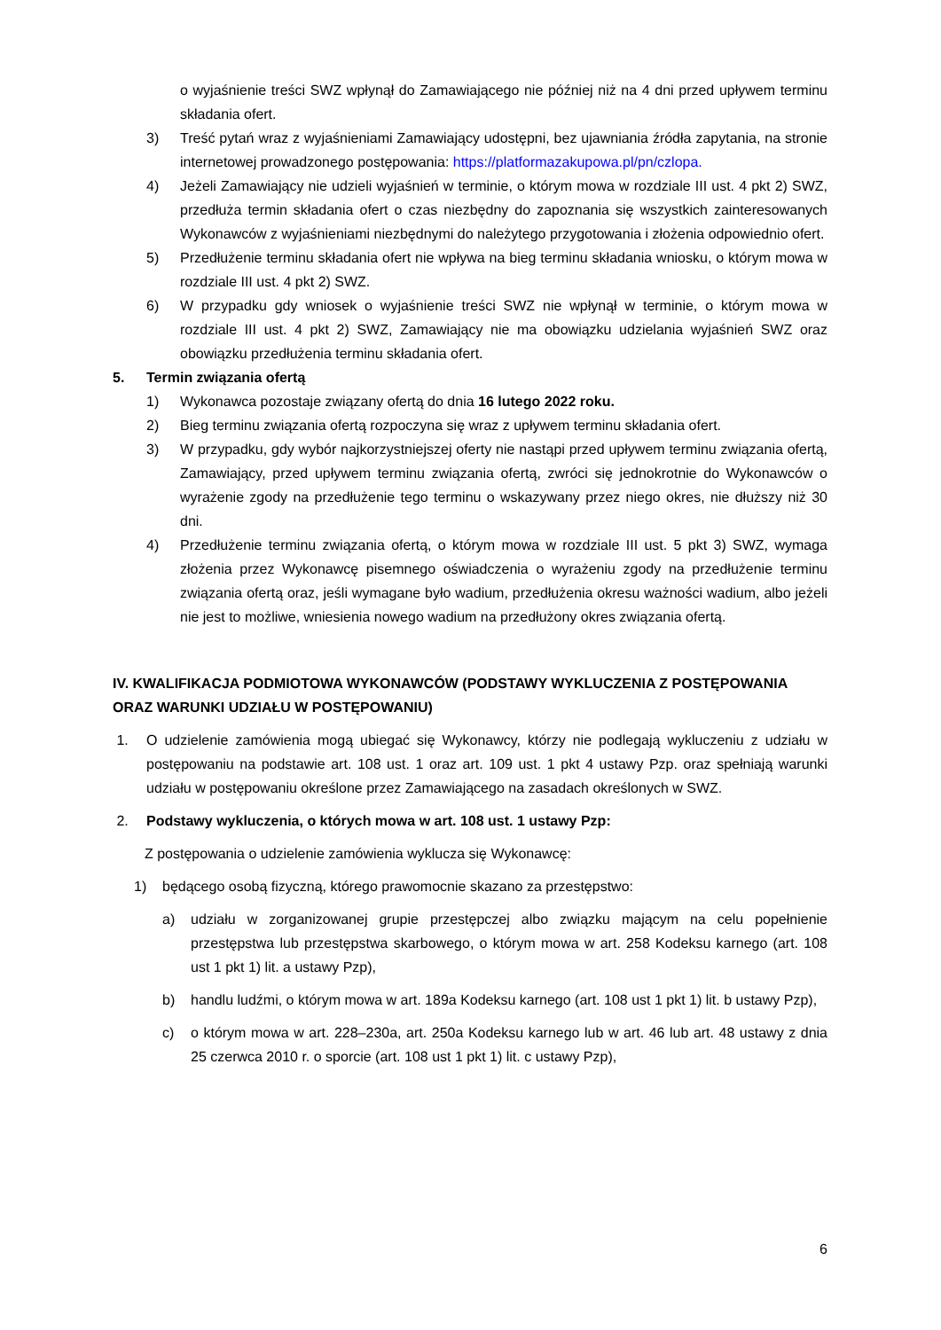o wyjaśnienie treści SWZ wpłynął do Zamawiającego nie później niż na 4 dni przed upływem terminu składania ofert.
3) Treść pytań wraz z wyjaśnieniami Zamawiający udostępni, bez ujawniania źródła zapytania, na stronie internetowej prowadzonego postępowania: https://platformazakupowa.pl/pn/czlopa.
4) Jeżeli Zamawiający nie udzieli wyjaśnień w terminie, o którym mowa w rozdziale III ust. 4 pkt 2) SWZ, przedłuża termin składania ofert o czas niezbędny do zapoznania się wszystkich zainteresowanych Wykonawców z wyjaśnieniami niezbędnymi do należytego przygotowania i złożenia odpowiednio ofert.
5) Przedłużenie terminu składania ofert nie wpływa na bieg terminu składania wniosku, o którym mowa w rozdziale III ust. 4 pkt 2) SWZ.
6) W przypadku gdy wniosek o wyjaśnienie treści SWZ nie wpłynął w terminie, o którym mowa w rozdziale III ust. 4 pkt 2) SWZ, Zamawiający nie ma obowiązku udzielania wyjaśnień SWZ oraz obowiązku przedłużenia terminu składania ofert.
5. Termin związania ofertą
1) Wykonawca pozostaje związany ofertą do dnia 16 lutego 2022 roku.
2) Bieg terminu związania ofertą rozpoczyna się wraz z upływem terminu składania ofert.
3) W przypadku, gdy wybór najkorzystniejszej oferty nie nastąpi przed upływem terminu związania ofertą, Zamawiający, przed upływem terminu związania ofertą, zwróci się jednokrotnie do Wykonawców o wyrażenie zgody na przedłużenie tego terminu o wskazywany przez niego okres, nie dłuższy niż 30 dni.
4) Przedłużenie terminu związania ofertą, o którym mowa w rozdziale III ust. 5 pkt 3) SWZ, wymaga złożenia przez Wykonawcę pisemnego oświadczenia o wyrażeniu zgody na przedłużenie terminu związania ofertą oraz, jeśli wymagane było wadium, przedłużenia okresu ważności wadium, albo jeżeli nie jest to możliwe, wniesienia nowego wadium na przedłużony okres związania ofertą.
IV. KWALIFIKACJA PODMIOTOWA WYKONAWCÓW (PODSTAWY WYKLUCZENIA Z POSTĘPOWANIA ORAZ WARUNKI UDZIAŁU W POSTĘPOWANIU)
1. O udzielenie zamówienia mogą ubiegać się Wykonawcy, którzy nie podlegają wykluczeniu z udziału w postępowaniu na podstawie art. 108 ust. 1 oraz art. 109 ust. 1 pkt 4 ustawy Pzp. oraz spełniają warunki udziału w postępowaniu określone przez Zamawiającego na zasadach określonych w SWZ.
2. Podstawy wykluczenia, o których mowa w art. 108 ust. 1 ustawy Pzp:
Z postępowania o udzielenie zamówienia wyklucza się Wykonawcę:
1) będącego osobą fizyczną, którego prawomocnie skazano za przestępstwo:
a) udziału w zorganizowanej grupie przestępczej albo związku mającym na celu popełnienie przestępstwa lub przestępstwa skarbowego, o którym mowa w art. 258 Kodeksu karnego (art. 108 ust 1 pkt 1) lit. a ustawy Pzp),
b) handlu ludźmi, o którym mowa w art. 189a Kodeksu karnego (art. 108 ust 1 pkt 1) lit. b ustawy Pzp),
c) o którym mowa w art. 228–230a, art. 250a Kodeksu karnego lub w art. 46 lub art. 48 ustawy z dnia 25 czerwca 2010 r. o sporcie (art. 108 ust 1 pkt 1) lit. c ustawy Pzp),
6